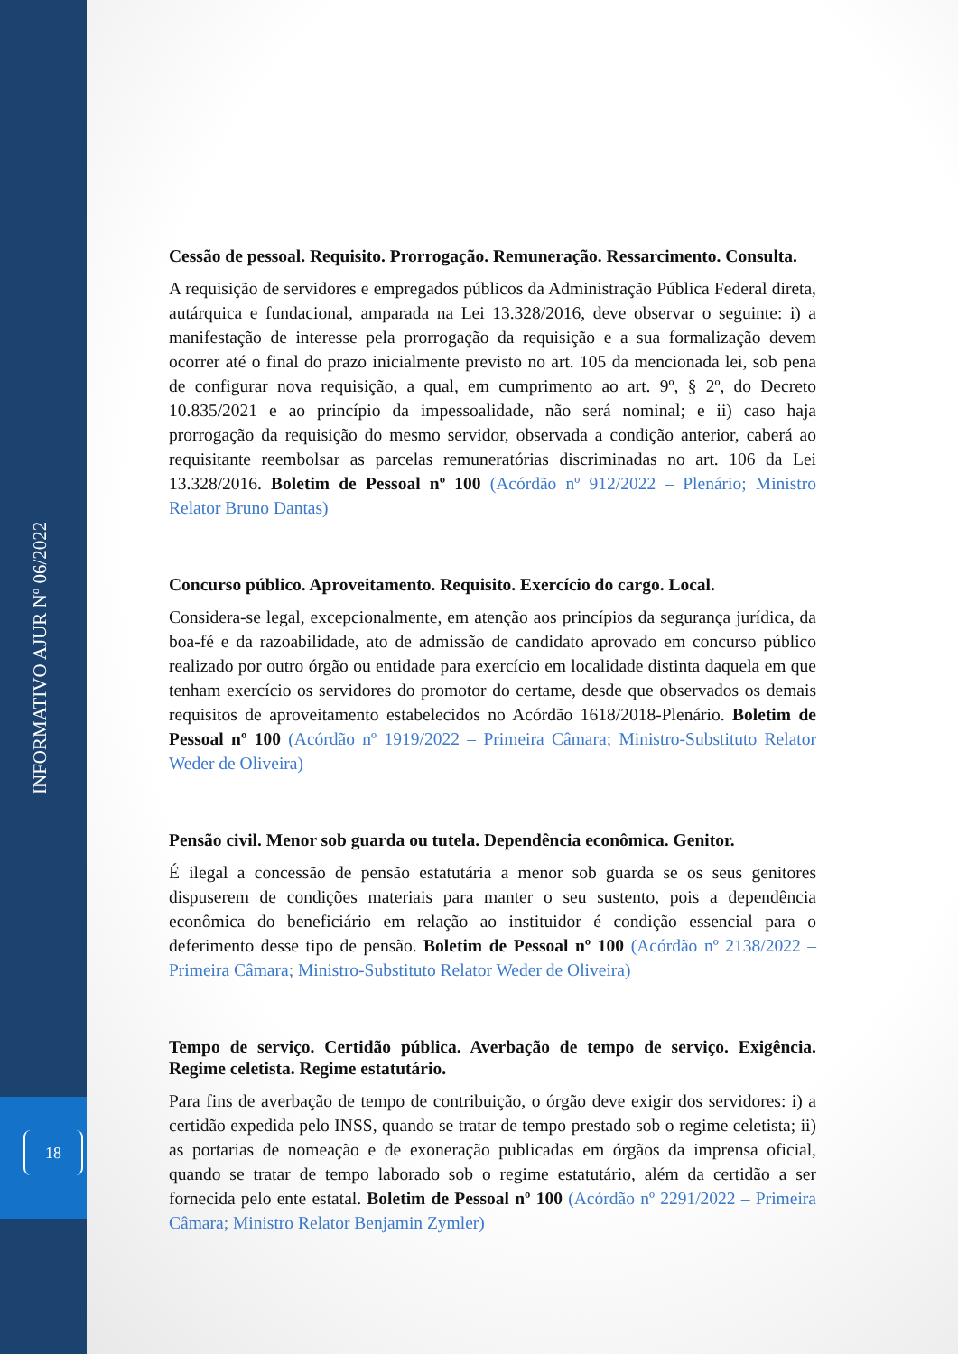INFORMATIVO AJUR Nº 06/2022
18
Cessão de pessoal. Requisito. Prorrogação. Remuneração. Ressarcimento. Consulta.
A requisição de servidores e empregados públicos da Administração Pública Federal direta, autárquica e fundacional, amparada na Lei 13.328/2016, deve observar o seguinte: i) a manifestação de interesse pela prorrogação da requisição e a sua formalização devem ocorrer até o final do prazo inicialmente previsto no art. 105 da mencionada lei, sob pena de configurar nova requisição, a qual, em cumprimento ao art. 9º, § 2º, do Decreto 10.835/2021 e ao princípio da impessoalidade, não será nominal; e ii) caso haja prorrogação da requisição do mesmo servidor, observada a condição anterior, caberá ao requisitante reembolsar as parcelas remuneratórias discriminadas no art. 106 da Lei 13.328/2016. Boletim de Pessoal nº 100 (Acórdão nº 912/2022 – Plenário; Ministro Relator Bruno Dantas)
Concurso público. Aproveitamento. Requisito. Exercício do cargo. Local.
Considera-se legal, excepcionalmente, em atenção aos princípios da segurança jurídica, da boa-fé e da razoabilidade, ato de admissão de candidato aprovado em concurso público realizado por outro órgão ou entidade para exercício em localidade distinta daquela em que tenham exercício os servidores do promotor do certame, desde que observados os demais requisitos de aproveitamento estabelecidos no Acórdão 1618/2018-Plenário. Boletim de Pessoal nº 100 (Acórdão nº 1919/2022 – Primeira Câmara; Ministro-Substituto Relator Weder de Oliveira)
Pensão civil. Menor sob guarda ou tutela. Dependência econômica. Genitor.
É ilegal a concessão de pensão estatutária a menor sob guarda se os seus genitores dispuserem de condições materiais para manter o seu sustento, pois a dependência econômica do beneficiário em relação ao instituidor é condição essencial para o deferimento desse tipo de pensão. Boletim de Pessoal nº 100 (Acórdão nº 2138/2022 – Primeira Câmara; Ministro-Substituto Relator Weder de Oliveira)
Tempo de serviço. Certidão pública. Averbação de tempo de serviço. Exigência. Regime celetista. Regime estatutário.
Para fins de averbação de tempo de contribuição, o órgão deve exigir dos servidores: i) a certidão expedida pelo INSS, quando se tratar de tempo prestado sob o regime celetista; ii) as portarias de nomeação e de exoneração publicadas em órgãos da imprensa oficial, quando se tratar de tempo laborado sob o regime estatutário, além da certidão a ser fornecida pelo ente estatal. Boletim de Pessoal nº 100 (Acórdão nº 2291/2022 – Primeira Câmara; Ministro Relator Benjamin Zymler)